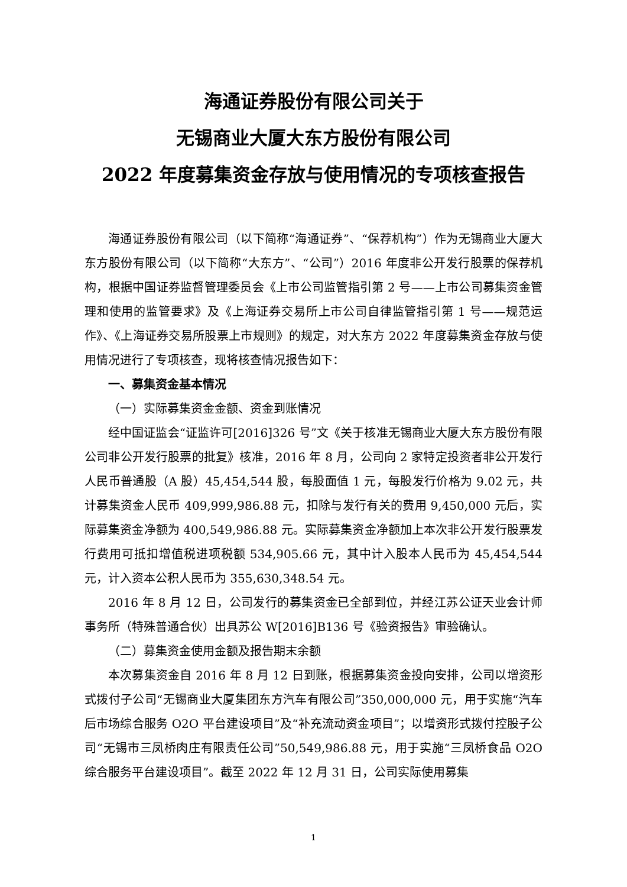海通证券股份有限公司关于
无锡商业大厦大东方股份有限公司
2022 年度募集资金存放与使用情况的专项核查报告
海通证券股份有限公司（以下简称“海通证券”、“保荐机构”）作为无锡商业大厦大东方股份有限公司（以下简称“大东方”、“公司”）2016 年度非公开发行股票的保荐机构，根据中国证券监督管理委员会《上市公司监管指引第 2 号——上市公司募集资金管理和使用的监管要求》及《上海证券交易所上市公司自律监管指引第 1 号——规范运作》、《上海证券交易所股票上市规则》的规定，对大东方 2022 年度募集资金存放与使用情况进行了专项核查，现将核查情况报告如下：
一、募集资金基本情况
（一）实际募集资金金额、资金到账情况
经中国证监会“证监许可[2016]326 号”文《关于核准无锡商业大厦大东方股份有限公司非公开发行股票的批复》核准，2016 年 8 月，公司向 2 家特定投资者非公开发行人民币普通股（A 股）45,454,544 股，每股面值 1 元，每股发行价格为 9.02 元，共计募集资金人民币 409,999,986.88 元，扣除与发行有关的费用 9,450,000 元后，实际募集资金净额为 400,549,986.88 元。实际募集资金净额加上本次非公开发行股票发行费用可抵扣增值税进项税额 534,905.66 元，其中计入股本人民币为 45,454,544 元，计入资本公积人民币为 355,630,348.54 元。
2016 年 8 月 12 日，公司发行的募集资金已全部到位，并经江苏公证天业会计师事务所（特殊普通合伙）出具苏公 W[2016]B136 号《验资报告》审验确认。
（二）募集资金使用金额及报告期末余额
本次募集资金自 2016 年 8 月 12 日到账，根据募集资金投向安排，公司以增资形式拨付子公司“无锡商业大厦集团东方汽车有限公司”350,000,000 元，用于实施“汽车后市场综合服务 O2O 平台建设项目”及“补充流动资金项目”；以增资形式拨付控股子公司“无锡市三凤桥肉庄有限责任公司”50,549,986.88 元，用于实施“三凤桥食品 O2O 综合服务平台建设项目”。截至 2022 年 12 月 31 日，公司实际使用募集
1